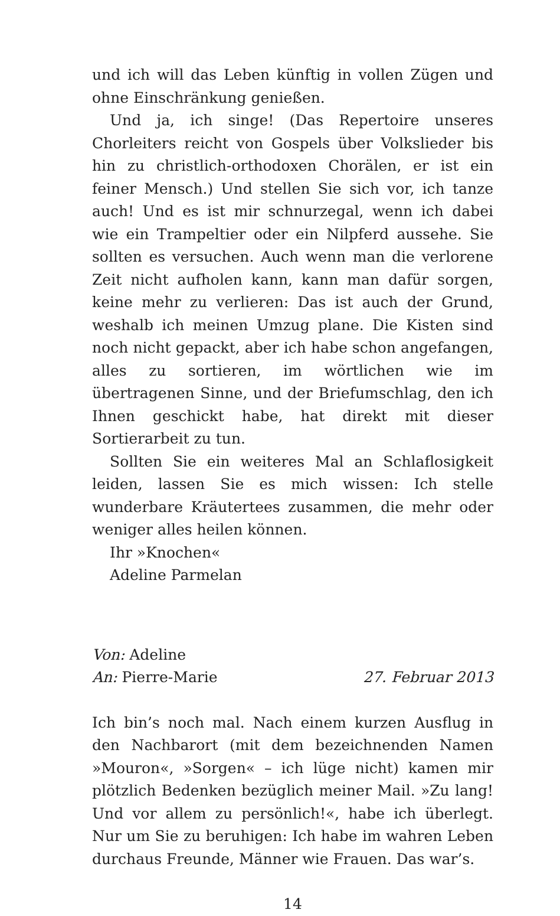und ich will das Leben künftig in vollen Zügen und ohne Einschränkung genießen.
Und ja, ich singe! (Das Repertoire unseres Chorleiters reicht von Gospels über Volkslieder bis hin zu christlich-orthodoxen Chorälen, er ist ein feiner Mensch.) Und stellen Sie sich vor, ich tanze auch! Und es ist mir schnurzegal, wenn ich dabei wie ein Trampeltier oder ein Nilpferd aussehe. Sie sollten es versuchen. Auch wenn man die verlorene Zeit nicht aufholen kann, kann man dafür sorgen, keine mehr zu verlieren: Das ist auch der Grund, weshalb ich meinen Umzug plane. Die Kisten sind noch nicht gepackt, aber ich habe schon angefangen, alles zu sortieren, im wörtlichen wie im übertragenen Sinne, und der Briefumschlag, den ich Ihnen geschickt habe, hat direkt mit dieser Sortierarbeit zu tun.
Sollten Sie ein weiteres Mal an Schlaflosigkeit leiden, lassen Sie es mich wissen: Ich stelle wunderbare Kräutertees zusammen, die mehr oder weniger alles heilen können.
Ihr »Knochen«
Adeline Parmelan
Von: Adeline
An: Pierre-Marie 27. Februar 2013
Ich bin’s noch mal. Nach einem kurzen Ausflug in den Nachbarort (mit dem bezeichnenden Namen »Mouron«, »Sorgen« – ich lüge nicht) kamen mir plötzlich Bedenken bezüglich meiner Mail. »Zu lang! Und vor allem zu persönlich!«, habe ich überlegt. Nur um Sie zu beruhigen: Ich habe im wahren Leben durchaus Freunde, Männer wie Frauen. Das war’s.
14